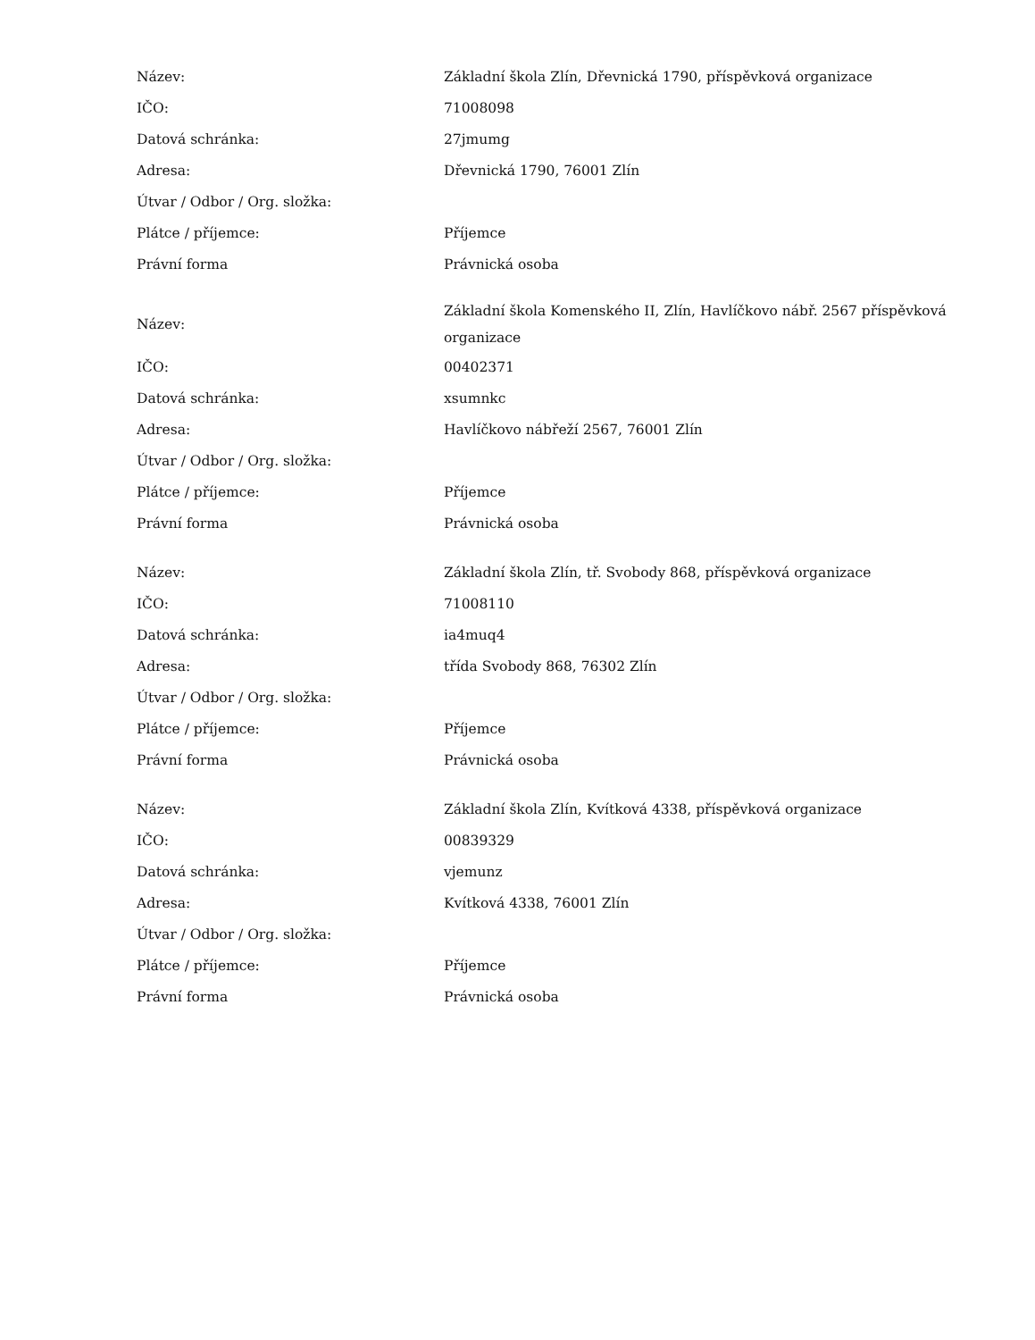| Název: | Základní škola Zlín, Dřevnická 1790, příspěvková organizace |
| IČO: | 71008098 |
| Datová schránka: | 27jmumg |
| Adresa: | Dřevnická 1790, 76001 Zlín |
| Útvar / Odbor / Org. složka: | |
| Plátce / příjemce: | Příjemce |
| Právní forma | Právnická osoba |
| Název: | Základní škola Komenského II, Zlín, Havlíčkovo nábř. 2567 příspěvková organizace |
| IČO: | 00402371 |
| Datová schránka: | xsumnkc |
| Adresa: | Havlíčkovo nábřeží 2567, 76001 Zlín |
| Útvar / Odbor / Org. složka: | |
| Plátce / příjemce: | Příjemce |
| Právní forma | Právnická osoba |
| Název: | Základní škola Zlín, tř. Svobody 868, příspěvková organizace |
| IČO: | 71008110 |
| Datová schránka: | ia4muq4 |
| Adresa: | třída Svobody 868, 76302 Zlín |
| Útvar / Odbor / Org. složka: | |
| Plátce / příjemce: | Příjemce |
| Právní forma | Právnická osoba |
| Název: | Základní škola Zlín, Kvítková 4338, příspěvková organizace |
| IČO: | 00839329 |
| Datová schránka: | vjemunz |
| Adresa: | Kvítková 4338, 76001 Zlín |
| Útvar / Odbor / Org. složka: | |
| Plátce / příjemce: | Příjemce |
| Právní forma | Právnická osoba |